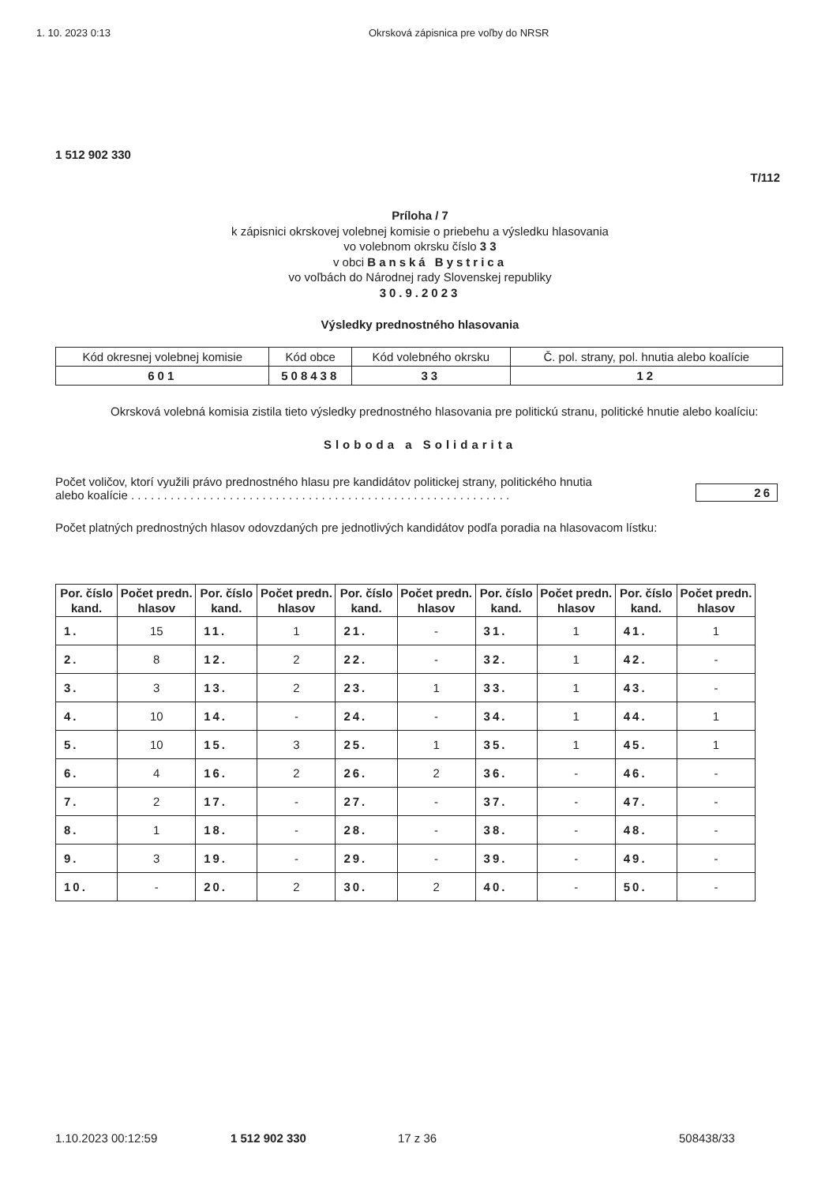1. 10. 2023 0:13 Okrsková zápisnica pre voľby do NRSR
1 512 902 330
T/112
Príloha / 7
k zápisnici okrskovej volebnej komisie o priebehu a výsledku hlasovania
vo volebnom okrsku číslo 3 3
v obci Banská Bystrica
vo voľbách do Národnej rady Slovenskej republiky
30.9.2023
Výsledky prednostného hlasovania
| Kód okresnej volebnej komisie | Kód obce | Kód volebného okrsku | Č. pol. strany, pol. hnutia alebo koalície |
| 601 | 508438 | 33 | 12 |
Okrsková volebná komisia zistila tieto výsledky prednostného hlasovania pre politickú stranu, politické hnutie alebo koalíciu:
Sloboda a Solidarita
Počet voličov, ktorí využili právo prednostného hlasu pre kandidátov politickej strany, politického hnutia
alebo koalície . . . . . . . . . . . . . . . . . . . . . . . . . . . . . . . . . . . . . . . . . . . . . . . . . . . . . . . . . . 26
Počet platných prednostných hlasov odovzdaných pre jednotlivých kandidátov podľa poradia na hlasovacom lístku:
| Por. číslo kand. | Počet predn. hlasov | Por. číslo kand. | Počet predn. hlasov | Por. číslo kand. | Počet predn. hlasov | Por. číslo kand. | Počet predn. hlasov | Por. číslo kand. | Počet predn. hlasov |
| --- | --- | --- | --- | --- | --- | --- | --- | --- | --- |
| 1. | 15 | 11. | 1 | 21. | - | 31. | 1 | 41. | 1 |
| 2. | 8 | 12. | 2 | 22. | - | 32. | 1 | 42. | - |
| 3. | 3 | 13. | 2 | 23. | 1 | 33. | 1 | 43. | - |
| 4. | 10 | 14. | - | 24. | - | 34. | 1 | 44. | 1 |
| 5. | 10 | 15. | 3 | 25. | 1 | 35. | 1 | 45. | 1 |
| 6. | 4 | 16. | 2 | 26. | 2 | 36. | - | 46. | - |
| 7. | 2 | 17. | - | 27. | - | 37. | - | 47. | - |
| 8. | 1 | 18. | - | 28. | - | 38. | - | 48. | - |
| 9. | 3 | 19. | - | 29. | - | 39. | - | 49. | - |
| 10. | - | 20. | 2 | 30. | 2 | 40. | - | 50. | - |
1.10.2023 00:12:59 1 512 902 330 17 z 36 508438/33